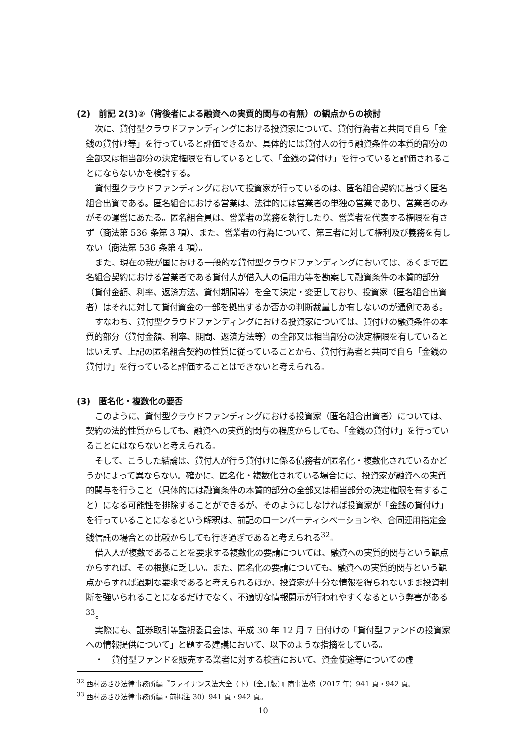(2)　前記 2(3)②（背後者による融資への実質的関与の有無）の観点からの検討
次に、貸付型クラウドファンディングにおける投資家について、貸付行為者と共同で自ら「金銭の貸付け等」を行っていると評価できるか、具体的には貸付人の行う融資条件の本質的部分の全部又は相当部分の決定権限を有しているとして、「金銭の貸付け」を行っていると評価されることにならないかを検討する。
貸付型クラウドファンディングにおいて投資家が行っているのは、匿名組合契約に基づく匿名組合出資である。匿名組合における営業は、法律的には営業者の単独の営業であり、営業者のみがその運営にあたる。匿名組合員は、営業者の業務を執行したり、営業者を代表する権限を有さず（商法第 536 条第 3 項）、また、営業者の行為について、第三者に対して権利及び義務を有しない（商法第 536 条第 4 項）。
また、現在の我が国における一般的な貸付型クラウドファンディングにおいては、あくまで匿名組合契約における営業者である貸付人が借入人の信用力等を勘案して融資条件の本質的部分（貸付金額、利率、返済方法、貸付期間等）を全て決定・変更しており、投資家（匿名組合出資者）はそれに対して貸付資金の一部を拠出するか否かの判断裁量しか有しないのが通例である。
すなわち、貸付型クラウドファンディングにおける投資家については、貸付けの融資条件の本質的部分（貸付金額、利率、期間、返済方法等）の全部又は相当部分の決定権限を有しているとはいえず、上記の匿名組合契約の性質に従っていることから、貸付行為者と共同で自ら「金銭の貸付け」を行っていると評価することはできないと考えられる。
(3)　匿名化・複数化の要否
このように、貸付型クラウドファンディングにおける投資家（匿名組合出資者）については、契約の法的性質からしても、融資への実質的関与の程度からしても、「金銭の貸付け」を行っていることにはならないと考えられる。
そして、こうした結論は、貸付人が行う貸付けに係る債務者が匿名化・複数化されているかどうかによって異ならない。確かに、匿名化・複数化されている場合には、投資家が融資への実質的関与を行うこと（具体的には融資条件の本質的部分の全部又は相当部分の決定権限を有すること）になる可能性を排除することができるが、そのようにしなければ投資家が「金銭の貸付け」を行っていることになるという解釈は、前記のローンパーティシペーションや、合同運用指定金銭信託の場合との比較からしても行き過ぎであると考えられる<sup>32</sup>。
借入人が複数であることを要求する複数化の要請については、融資への実質的関与という観点からすれば、その根拠に乏しい。また、匿名化の要請についても、融資への実質的関与という観点からすれば過剰な要求であると考えられるほか、投資家が十分な情報を得られないまま投資判断を強いられることになるだけでなく、不適切な情報開示が行われやすくなるという弊害がある<sup>33</sup>。
実際にも、証券取引等監視委員会は、平成 30 年 12 月 7 日付けの「貸付型ファンドの投資家への情報提供について」と題する建議において、以下のような指摘をしている。
・　貸付型ファンドを販売する業者に対する検査において、資金使途等についての虚
<sup>32</sup> 西村あさひ法律事務所編『ファイナンス法大全（下）〔全訂版〕』商事法務（2017 年）941 頁・942 頁。
<sup>33</sup> 西村あさひ法律事務所編・前掲注 30）941 頁・942 頁。
10